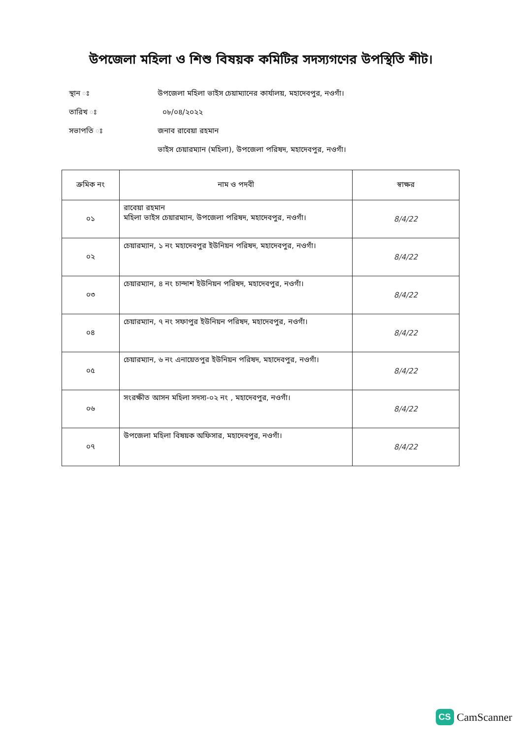উপজেলা মহিলা ও শিশু বিষয়ক কমিটির সদস্যগণের উপস্থিতি শীট।
স্থান ঃ উপজেলা মহিলা ভাইস চেয়াম্যানের কার্যালয়, মহাদেবপুর, নওগাঁ।
তারিখ ঃ ০৮/০৪/২০২২
সভাপতি ঃ জনাব রাবেয়া রহমান
ভাইস চেয়ারম্যান (মহিলা), উপজেলা পরিষদ, মহাদেবপুর, নওগাঁ।
| ক্রমিক নং | নাম ও পদবী | স্বাক্ষর |
| --- | --- | --- |
| ০১ | রাবেয়া রহমান মহিলা ভাইস চেয়ারম্যান, উপজেলা পরিষদ, মহাদেবপুর, নওগাঁ। | 8/4/22 |
| ০২ | চেয়ারম্যান, ১ নং মহাদেবপুর ইউনিয়ন পরিষদ, মহাদেবপুর, নওগাঁ। | 8/4/22 |
| ০৩ | চেয়ারম্যান, ৪ নং চান্দাশ ইউনিয়ন পরিষদ, মহাদেবপুর, নওগাঁ। | 8/4/22 |
| ০৪ | চেয়ারম্যান, ৭ নং সফাপুর ইউনিয়ন পরিষদ, মহাদেবপুর, নওগাঁ। | 8/4/22 |
| ০৫ | চেয়ারম্যান, ৬ নং এনায়েতপুর ইউনিয়ন পরিষদ, মহাদেবপুর, নওগাঁ। | 8/4/22 |
| ০৬ | সংরক্ষীত আসন মহিলা সদস্য-০২ নং , মহাদেবপুর, নওগাঁ। | 8/4/22 |
| ০৭ | উপজেলা মহিলা বিষয়ক অফিসার, মহাদেবপুর, নওগাঁ। | 8/4/22 |
CS CamScanner